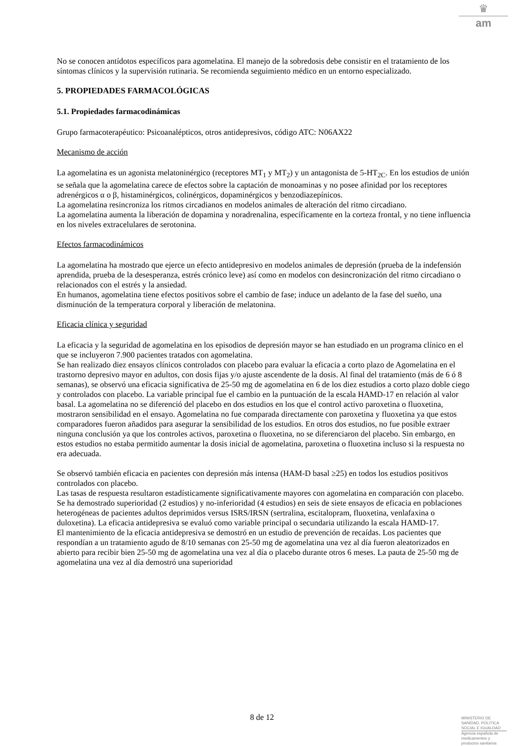♛
am
No se conocen antídotos específicos para agomelatina. El manejo de la sobredosis debe consistir en el tratamiento de los síntomas clínicos y la supervisión rutinaria. Se recomienda seguimiento médico en un entorno especializado.
5. PROPIEDADES FARMACOLÓGICAS
5.1. Propiedades farmacodinámicas
Grupo farmacoterapéutico: Psicoanalépticos, otros antidepresivos, código ATC: N06AX22
Mecanismo de acción
La agomelatina es un agonista melatoninérgico (receptores MT<sub>1</sub> y MT<sub>2</sub>) y un antagonista de 5-HT<sub>2C</sub>. En los estudios de unión se señala que la agomelatina carece de efectos sobre la captación de monoaminas y no posee afinidad por los receptores adrenérgicos α o β, histaminérgicos, colinérgicos, dopaminérgicos y benzodiazepínicos.
La agomelatina resincroniza los ritmos circadianos en modelos animales de alteración del ritmo circadiano.
La agomelatina aumenta la liberación de dopamina y noradrenalina, específicamente en la corteza frontal, y no tiene influencia en los niveles extracelulares de serotonina.
Efectos farmacodinámicos
La agomelatina ha mostrado que ejerce un efecto antidepresivo en modelos animales de depresión (prueba de la indefensión aprendida, prueba de la desesperanza, estrés crónico leve) así como en modelos con desincronización del ritmo circadiano o relacionados con el estrés y la ansiedad.
En humanos, agomelatina tiene efectos positivos sobre el cambio de fase; induce un adelanto de la fase del sueño, una disminución de la temperatura corporal y liberación de melatonina.
Eficacia clínica y seguridad
La eficacia y la seguridad de agomelatina en los episodios de depresión mayor se han estudiado en un programa clínico en el que se incluyeron 7.900 pacientes tratados con agomelatina.
Se han realizado diez ensayos clínicos controlados con placebo para evaluar la eficacia a corto plazo de Agomelatina en el trastorno depresivo mayor en adultos, con dosis fijas y/o ajuste ascendente de la dosis. Al final del tratamiento (más de 6 ó 8 semanas), se observó una eficacia significativa de 25-50 mg de agomelatina en 6 de los diez estudios a corto plazo doble ciego y controlados con placebo. La variable principal fue el cambio en la puntuación de la escala HAMD-17 en relación al valor basal. La agomelatina no se diferenció del placebo en dos estudios en los que el control activo paroxetina o fluoxetina, mostraron sensibilidad en el ensayo. Agomelatina no fue comparada directamente con paroxetina y fluoxetina ya que estos comparadores fueron añadidos para asegurar la sensibilidad de los estudios. En otros dos estudios, no fue posible extraer ninguna conclusión ya que los controles activos, paroxetina o fluoxetina, no se diferenciaron del placebo. Sin embargo, en estos estudios no estaba permitido aumentar la dosis inicial de agomelatina, paroxetina o fluoxetina incluso si la respuesta no era adecuada.
Se observó también eficacia en pacientes con depresión más intensa (HAM-D basal ≥25) en todos los estudios positivos controlados con placebo.
Las tasas de respuesta resultaron estadísticamente significativamente mayores con agomelatina en comparación con placebo.
Se ha demostrado superioridad (2 estudios) y no-inferioridad (4 estudios) en seis de siete ensayos de eficacia en poblaciones heterogéneas de pacientes adultos deprimidos versus ISRS/IRSN (sertralina, escitalopram, fluoxetina, venlafaxina o duloxetina). La eficacia antidepresiva se evaluó como variable principal o secundaria utilizando la escala HAMD-17.
El mantenimiento de la eficacia antidepresiva se demostró en un estudio de prevención de recaídas. Los pacientes que respondían a un tratamiento agudo de 8/10 semanas con 25-50 mg de agomelatina una vez al día fueron aleatorizados en abierto para recibir bien 25-50 mg de agomelatina una vez al día o placebo durante otros 6 meses. La pauta de 25-50 mg de agomelatina una vez al día demostró una superioridad
8 de 12
MINISTERIO DE
SANIDAD, POLITICA
SOCIAL E IGUALDAD
Agencia española de
medicamentos y
productos sanitarios